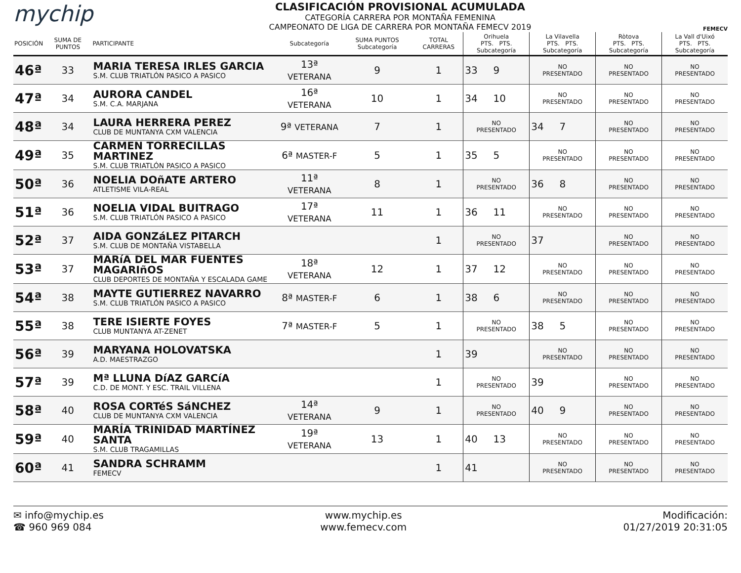mychip
CLASIFICACIÓN PROVISIONAL ACUMULADA
CATEGORÍA CARRERA POR MONTAÑA FEMENINA
CAMPEONATO DE LIGA DE CARRERA POR MONTAÑA FEMECV 2019
FEMECV
| POSICIÓN | SUMA DE PUNTOS | PARTICIPANTE | Subcategoría | SUMA PUNTOS Subcategoría | TOTAL CARRERAS | Orihuela PTS. PTS. Subcategoría | La Vilavella PTS. PTS. Subcategoría | Ròtova PTS. PTS. Subcategoría | La Vall d'Uixó PTS. PTS. Subcategoría |
| --- | --- | --- | --- | --- | --- | --- | --- | --- | --- |
| 46ª | 33 | MARIA TERESA IRLES GARCIA S.M. CLUB TRIATLÓN PASICO A PASICO | 13ª VETERANA | 9 | 1 | 33 9 | NO PRESENTADO | NO PRESENTADO | NO PRESENTADO |
| 47ª | 34 | AURORA CANDEL S.M. C.A. MARJANA | 16ª VETERANA | 10 | 1 | 34 10 | NO PRESENTADO | NO PRESENTADO | NO PRESENTADO |
| 48ª | 34 | LAURA HERRERA PEREZ CLUB DE MUNTANYA CXM VALENCIA | 9ª VETERANA | 7 | 1 | NO PRESENTADO | 34 7 | NO PRESENTADO | NO PRESENTADO |
| 49ª | 35 | CARMEN TORRECILLAS MARTINEZ S.M. CLUB TRIATLÓN PASICO A PASICO | 6ª MASTER-F | 5 | 1 | 35 5 | NO PRESENTADO | NO PRESENTADO | NO PRESENTADO |
| 50ª | 36 | NOELIA DOñATE ARTERO ATLETISME VILA-REAL | 11ª VETERANA | 8 | 1 | NO PRESENTADO | 36 8 | NO PRESENTADO | NO PRESENTADO |
| 51ª | 36 | NOELIA VIDAL BUITRAGO S.M. CLUB TRIATLÓN PASICO A PASICO | 17ª VETERANA | 11 | 1 | 36 11 | NO PRESENTADO | NO PRESENTADO | NO PRESENTADO |
| 52ª | 37 | AIDA GONZáLEZ PITARCH S.M. CLUB DE MONTAÑA VISTABELLA | | | 1 | NO PRESENTADO | 37 | NO PRESENTADO | NO PRESENTADO |
| 53ª | 37 | MARíA DEL MAR FUENTES MAGARIñOS CLUB DEPORTES DE MONTAÑA Y ESCALADA GAME | 18ª VETERANA | 12 | 1 | 37 12 | NO PRESENTADO | NO PRESENTADO | NO PRESENTADO |
| 54ª | 38 | MAYTE GUTIERREZ NAVARRO S.M. CLUB TRIATLÓN PASICO A PASICO | 8ª MASTER-F | 6 | 1 | 38 6 | NO PRESENTADO | NO PRESENTADO | NO PRESENTADO |
| 55ª | 38 | TERE ISIERTE FOYES CLUB MUNTANYA AT-ZENET | 7ª MASTER-F | 5 | 1 | NO PRESENTADO | 38 5 | NO PRESENTADO | NO PRESENTADO |
| 56ª | 39 | MARYANA HOLOVATSKA A.D. MAESTRAZGO | | | 1 | 39 | NO PRESENTADO | NO PRESENTADO | NO PRESENTADO |
| 57ª | 39 | Mª LLUNA DíAZ GARCíA C.D. DE MONT. Y ESC. TRAIL VILLENA | | | 1 | NO PRESENTADO | 39 | NO PRESENTADO | NO PRESENTADO |
| 58ª | 40 | ROSA CORTéS SáNCHEZ CLUB DE MUNTANYA CXM VALENCIA | 14ª VETERANA | 9 | 1 | NO PRESENTADO | 40 9 | NO PRESENTADO | NO PRESENTADO |
| 59ª | 40 | MARÍA TRINIDAD MARTÍNEZ SANTA S.M. CLUB TRAGAMILLAS | 19ª VETERANA | 13 | 1 | 40 13 | NO PRESENTADO | NO PRESENTADO | NO PRESENTADO |
| 60ª | 41 | SANDRA SCHRAMM FEMECV | | | 1 | 41 | NO PRESENTADO | NO PRESENTADO | NO PRESENTADO |
✉ info@mychip.es
☎ 960 969 084
www.mychip.es
www.femecv.com
Modificación:
01/27/2019 20:31:05